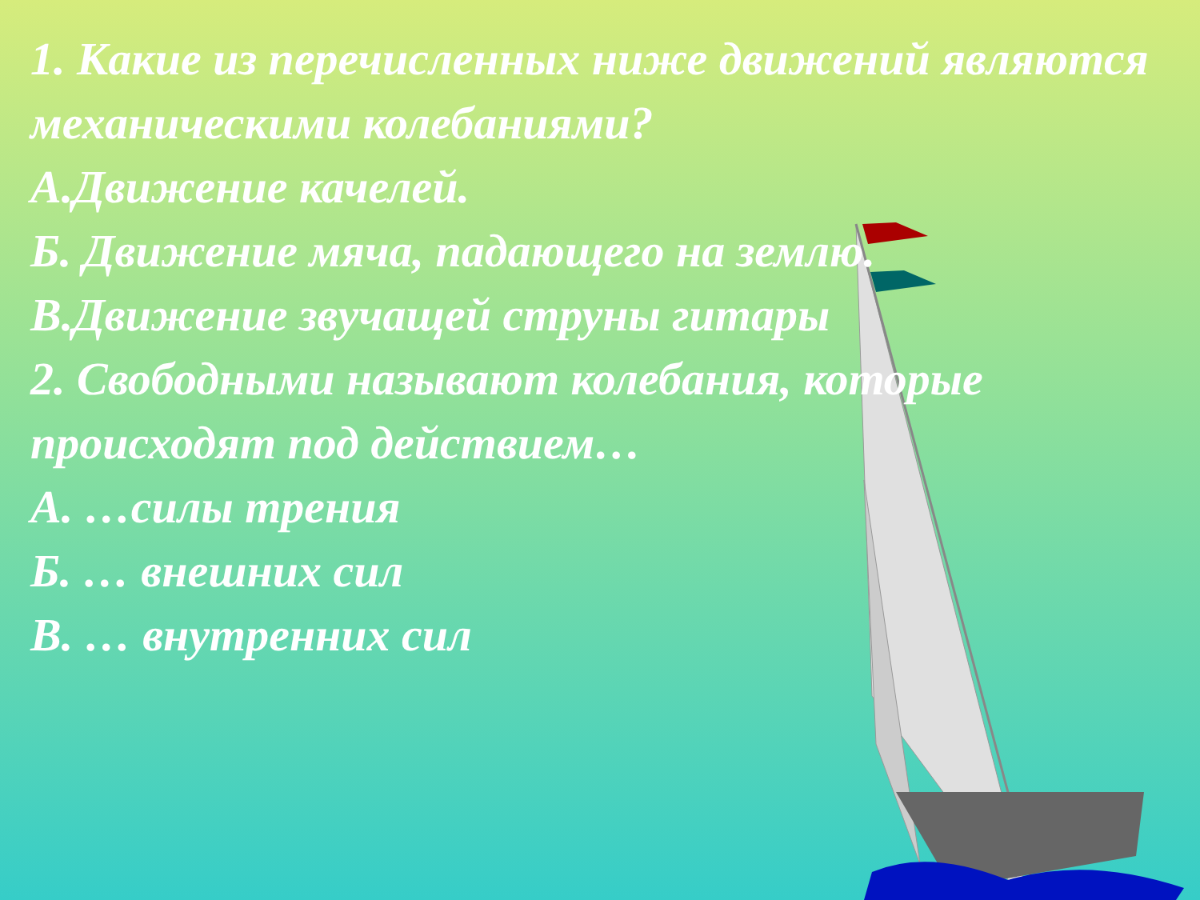1. Какие из перечисленных ниже движений являются механическими колебаниями?
А.Движение качелей.
Б. Движение мяча, падающего на землю.
В.Движение звучащей струны гитары
2. Свободными называют колебания, которые происходят под действием…
А. …силы трения
Б. … внешних сил
В. … внутренних сил